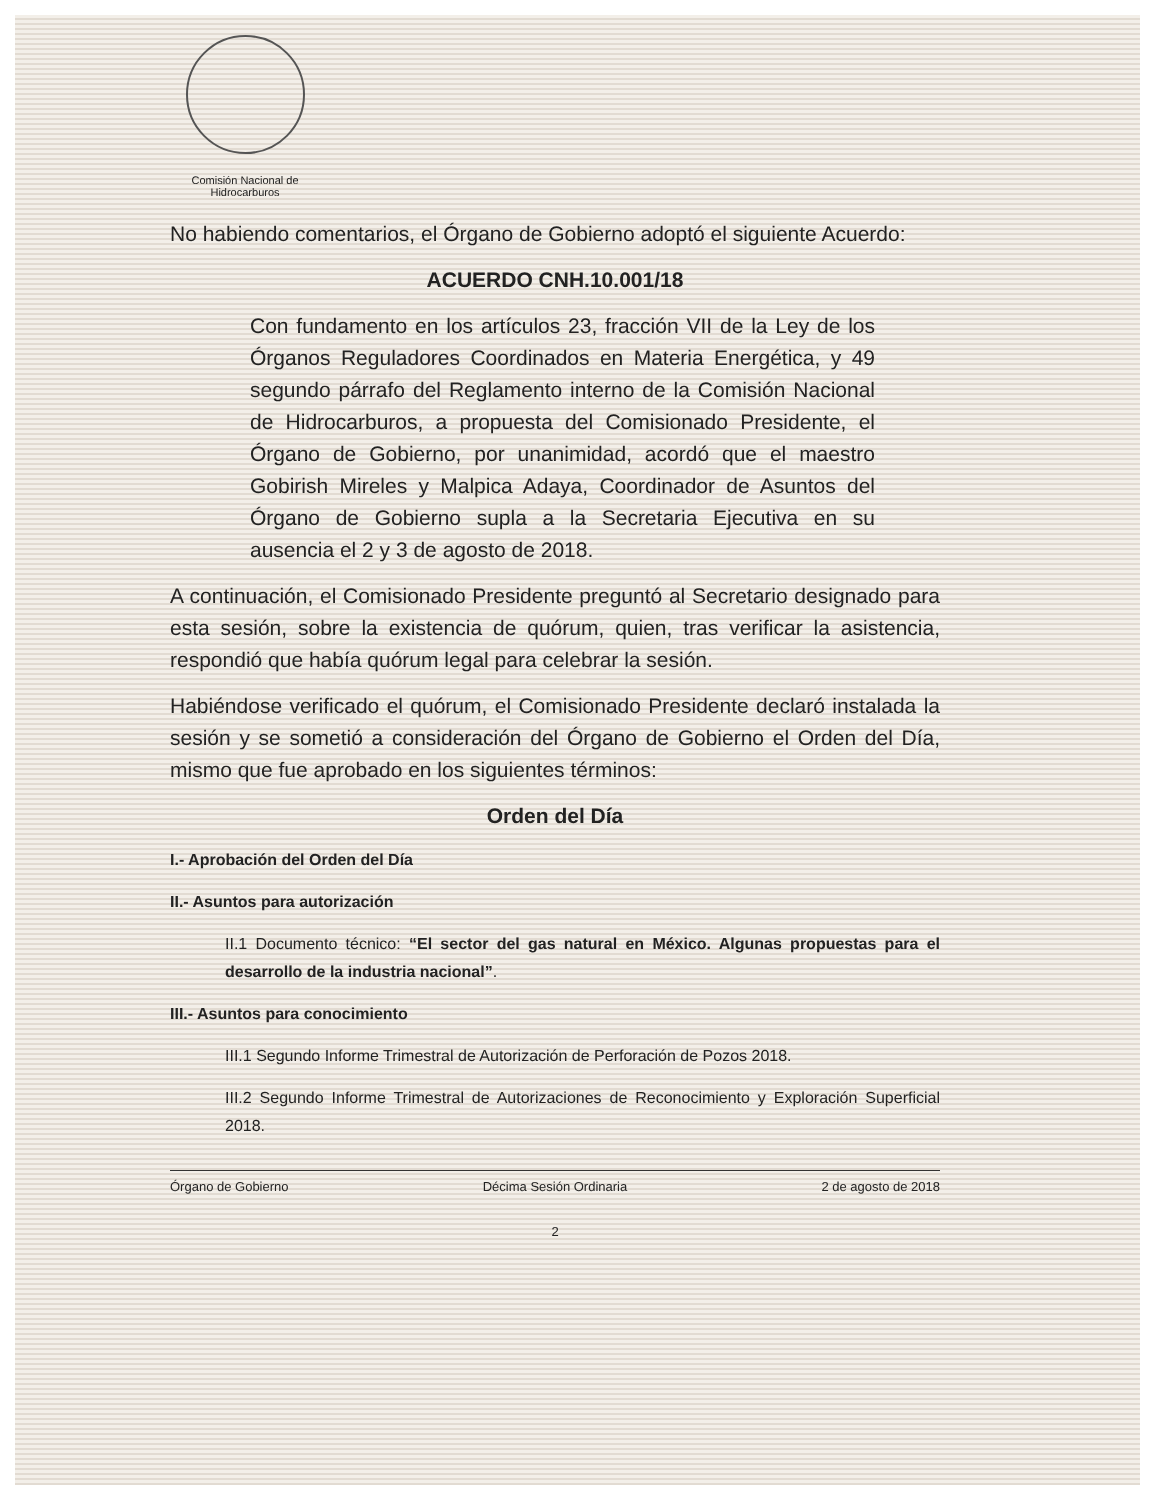Comisión Nacional de
Hidrocarburos
No habiendo comentarios, el Órgano de Gobierno adoptó el siguiente Acuerdo:
ACUERDO CNH.10.001/18
Con fundamento en los artículos 23, fracción VII de la Ley de los Órganos Reguladores Coordinados en Materia Energética, y 49 segundo párrafo del Reglamento interno de la Comisión Nacional de Hidrocarburos, a propuesta del Comisionado Presidente, el Órgano de Gobierno, por unanimidad, acordó que el maestro Gobirish Mireles y Malpica Adaya, Coordinador de Asuntos del Órgano de Gobierno supla a la Secretaria Ejecutiva en su ausencia el 2 y 3 de agosto de 2018.
A continuación, el Comisionado Presidente preguntó al Secretario designado para esta sesión, sobre la existencia de quórum, quien, tras verificar la asistencia, respondió que había quórum legal para celebrar la sesión.
Habiéndose verificado el quórum, el Comisionado Presidente declaró instalada la sesión y se sometió a consideración del Órgano de Gobierno el Orden del Día, mismo que fue aprobado en los siguientes términos:
Orden del Día
I.- Aprobación del Orden del Día
II.- Asuntos para autorización
II.1 Documento técnico: “El sector del gas natural en México. Algunas propuestas para el desarrollo de la industria nacional”.
III.- Asuntos para conocimiento
III.1 Segundo Informe Trimestral de Autorización de Perforación de Pozos 2018.
III.2 Segundo Informe Trimestral de Autorizaciones de Reconocimiento y Exploración Superficial 2018.
Órgano de Gobierno Décima Sesión Ordinaria 2 de agosto de 2018
2